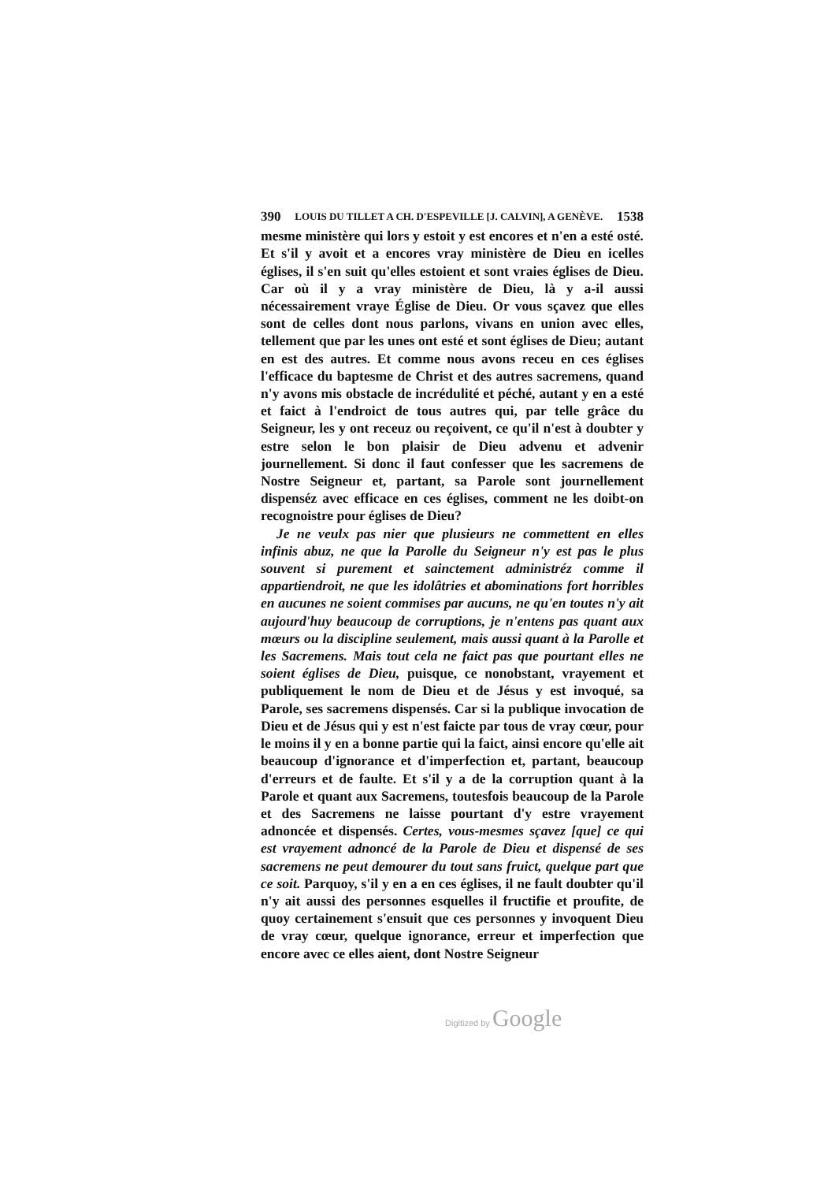390 LOUIS DU TILLET A CH. D'ESPEVILLE [J. CALVIN], A GENÈVE. 1538
mesme ministère qui lors y estoit y est encores et n'en a esté osté. Et s'il y avoit et a encores vray ministère de Dieu en icelles églises, il s'en suit qu'elles estoient et sont vraies églises de Dieu. Car où il y a vray ministère de Dieu, là y a-il aussi nécessairement vraye Église de Dieu. Or vous sçavez que elles sont de celles dont nous parlons, vivans en union avec elles, tellement que par les unes ont esté et sont églises de Dieu; autant en est des autres. Et comme nous avons receu en ces églises l'efficace du baptesme de Christ et des autres sacremens, quand n'y avons mis obstacle de incrédulité et péché, autant y en a esté et faict à l'endroict de tous autres qui, par telle grâce du Seigneur, les y ont receuz ou reçoivent, ce qu'il n'est à doubter y estre selon le bon plaisir de Dieu advenu et advenir journellement. Si donc il faut confesser que les sacremens de Nostre Seigneur et, partant, sa Parole sont journellement dispenséz avec efficace en ces églises, comment ne les doibt-on recognoistre pour églises de Dieu?
Je ne veulx pas nier que plusieurs ne commettent en elles infinis abuz, ne que la Parolle du Seigneur n'y est pas le plus souvent si purement et sainctement administréz comme il appartiendroit, ne que les idolâtries et abominations fort horribles en aucunes ne soient commises par aucuns, ne qu'en toutes n'y ait aujourd'huy beaucoup de corruptions, je n'entens pas quant aux mœurs ou la discipline seulement, mais aussi quant à la Parolle et les Sacremens. Mais tout cela ne faict pas que pourtant elles ne soient églises de Dieu, puisque, ce nonobstant, vrayement et publiquement le nom de Dieu et de Jésus y est invoqué, sa Parole, ses sacremens dispensés. Car si la publique invocation de Dieu et de Jésus qui y est n'est faicte par tous de vray cœur, pour le moins il y en a bonne partie qui la faict, ainsi encore qu'elle ait beaucoup d'ignorance et d'imperfection et, partant, beaucoup d'erreurs et de faulte. Et s'il y a de la corruption quant à la Parole et quant aux Sacremens, toutesfois beaucoup de la Parole et des Sacremens ne laisse pourtant d'y estre vrayement adnoncée et dispensés. Certes, vous-mesmes sçavez [que] ce qui est vrayement adnoncé de la Parole de Dieu et dispensé de ses sacremens ne peut demourer du tout sans fruict, quelque part que ce soit. Parquoy, s'il y en a en ces églises, il ne fault doubter qu'il n'y ait aussi des personnes esquelles il fructifie et proufite, de quoy certainement s'ensuit que ces personnes y invoquent Dieu de vray cœur, quelque ignorance, erreur et imperfection que encore avec ce elles aient, dont Nostre Seigneur
Digitized by Google